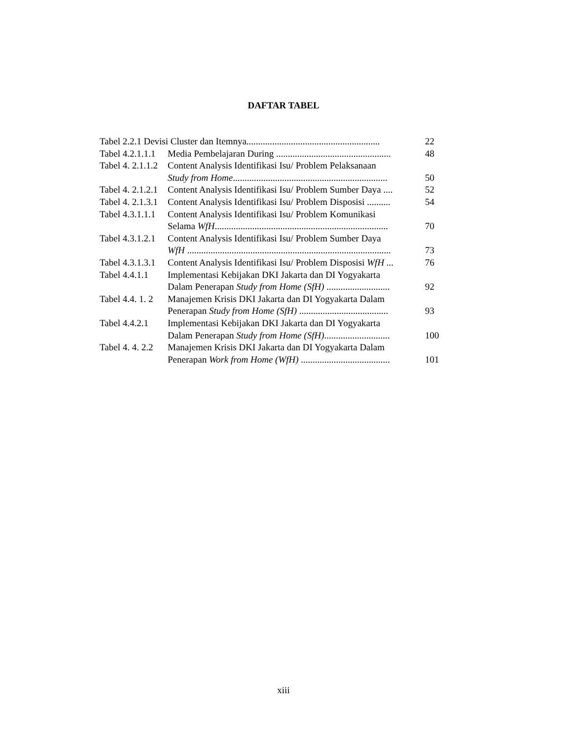DAFTAR TABEL
Tabel 2.2.1 Devisi Cluster dan Itemnya......................................................... 22
Tabel 4.2.1.1.1 Media Pembelajaran During ................................................. 48
Tabel 4. 2.1.1.2 Content Analysis Identifikasi Isu/ Problem Pelaksanaan
Study from Home.................................................................. 50
Tabel 4. 2.1.2.1 Content Analysis Identifikasi Isu/ Problem Sumber Daya .... 52
Tabel 4. 2.1.3.1 Content Analysis Identifikasi Isu/ Problem Disposisi .......... 54
Tabel 4.3.1.1.1 Content Analysis Identifikasi Isu/ Problem Komunikasi
Selama WfH.......................................................................... 70
Tabel 4.3.1.2.1 Content Analysis Identifikasi Isu/ Problem Sumber Daya
WfH ....................................................................................... 73
Tabel 4.3.1.3.1 Content Analysis Identifikasi Isu/ Problem Disposisi WfH ... 76
Tabel 4.4.1.1 Implementasi Kebijakan DKI Jakarta dan DI Yogyakarta
Dalam Penerapan Study from Home (SfH) ........................... 92
Tabel 4.4. 1. 2 Manajemen Krisis DKI Jakarta dan DI Yogyakarta Dalam
Penerapan Study from Home (SfH) ...................................... 93
Tabel 4.4.2.1 Implementasi Kebijakan DKI Jakarta dan DI Yogyakarta
Dalam Penerapan Study from Home (SfH)............................ 100
Tabel 4. 4. 2.2 Manajemen Krisis DKI Jakarta dan DI Yogyakarta Dalam
Penerapan Work from Home (WfH) ...................................... 101
xiii